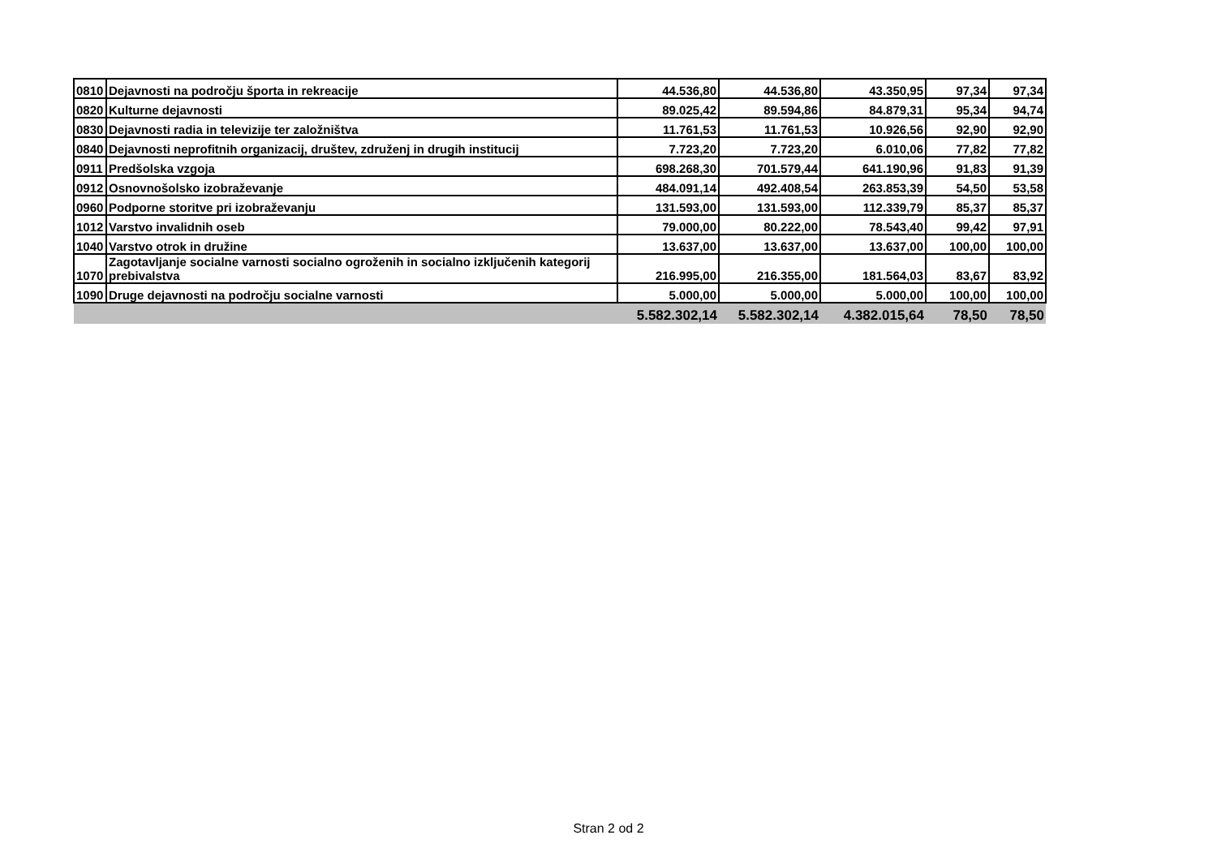| 0810 | Dejavnosti na področju športa in rekreacije | 44.536,80 | 44.536,80 | 43.350,95 | 97,34 | 97,34 |
| 0820 | Kulturne dejavnosti | 89.025,42 | 89.594,86 | 84.879,31 | 95,34 | 94,74 |
| 0830 | Dejavnosti radia in televizije ter založništva | 11.761,53 | 11.761,53 | 10.926,56 | 92,90 | 92,90 |
| 0840 | Dejavnosti neprofitnih organizacij, društev, združenj in drugih institucij | 7.723,20 | 7.723,20 | 6.010,06 | 77,82 | 77,82 |
| 0911 | Predšolska vzgoja | 698.268,30 | 701.579,44 | 641.190,96 | 91,83 | 91,39 |
| 0912 | Osnovnošolsko izobraževanje | 484.091,14 | 492.408,54 | 263.853,39 | 54,50 | 53,58 |
| 0960 | Podporne storitve pri izobraževanju | 131.593,00 | 131.593,00 | 112.339,79 | 85,37 | 85,37 |
| 1012 | Varstvo invalidnih oseb | 79.000,00 | 80.222,00 | 78.543,40 | 99,42 | 97,91 |
| 1040 | Varstvo otrok in družine | 13.637,00 | 13.637,00 | 13.637,00 | 100,00 | 100,00 |
| 1070 | Zagotavljanje socialne varnosti socialno ogroženih in socialno izključenih kategorij prebivalstva | 216.995,00 | 216.355,00 | 181.564,03 | 83,67 | 83,92 |
| 1090 | Druge dejavnosti na področju socialne varnosti | 5.000,00 | 5.000,00 | 5.000,00 | 100,00 | 100,00 |
| | | 5.582.302,14 | 5.582.302,14 | 4.382.015,64 | 78,50 | 78,50 |
Stran 2 od 2